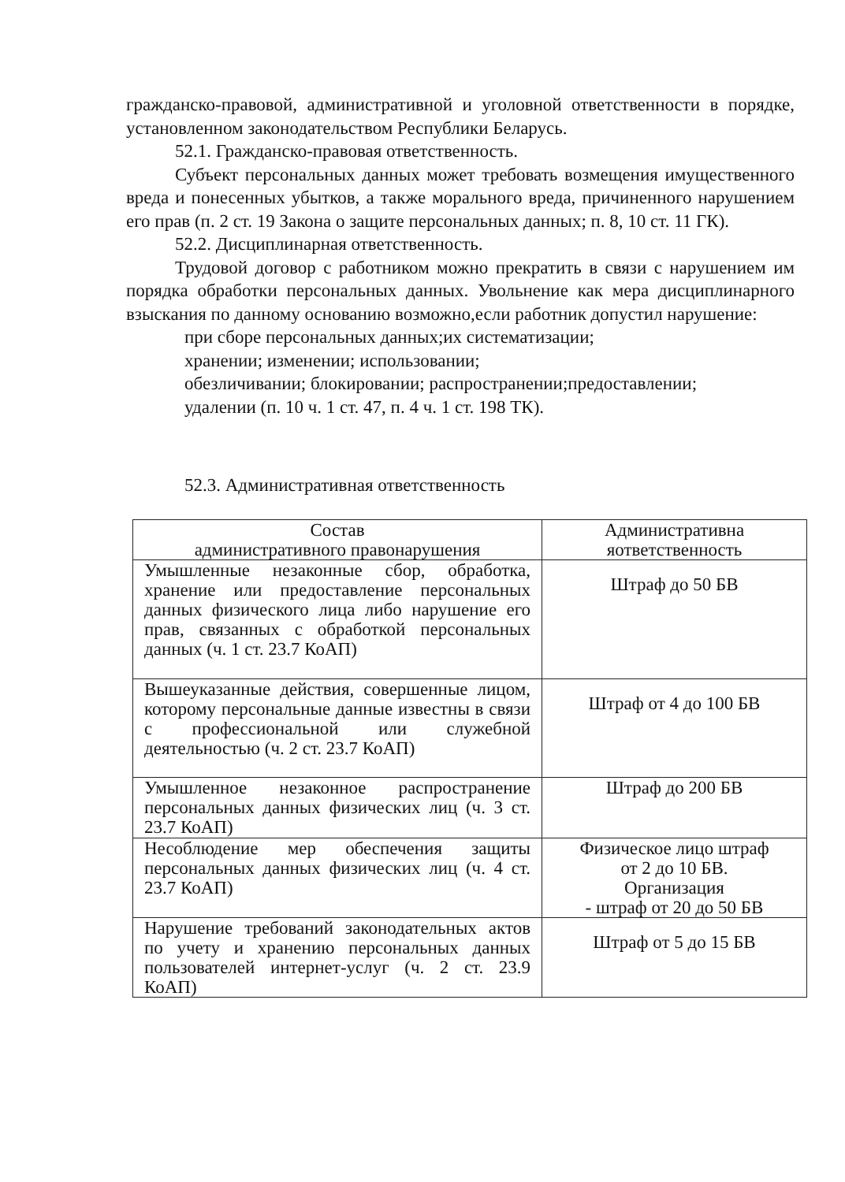гражданско-правовой, административной и уголовной ответственности в порядке, установленном законодательством Республики Беларусь.
52.1. Гражданско-правовая ответственность.
Субъект персональных данных может требовать возмещения имущественного вреда и понесенных убытков, а также морального вреда, причиненного нарушением его прав (п. 2 ст. 19 Закона о защите персональных данных; п. 8, 10 ст. 11 ГК).
52.2. Дисциплинарная ответственность.
Трудовой договор с работником можно прекратить в связи с нарушением им порядка обработки персональных данных. Увольнение как мера дисциплинарного взыскания по данному основанию возможно,если работник допустил нарушение:
при сборе персональных данных;их систематизации;
хранении; изменении; использовании;
обезличивании; блокировании; распространении;предоставлении;
удалении (п. 10 ч. 1 ст. 47, п. 4 ч. 1 ст. 198 ТК).
52.3. Административная ответственность
| Состав административного правонарушения | Административна яответственность |
| Умышленные незаконные сбор, обработка, хранение или предоставление персональных данных физического лица либо нарушение его прав, связанных с обработкой персональных данных (ч. 1 ст. 23.7 КоАП) | Штраф до 50 БВ |
| Вышеуказанные действия, совершенные лицом, которому персональные данные известны в связи с профессиональной или служебной деятельностью (ч. 2 ст. 23.7 КоАП) | Штраф от 4 до 100 БВ |
| Умышленное незаконное распространение персональных данных физических лиц (ч. 3 ст. 23.7 КоАП) | Штраф до 200 БВ |
| Несоблюдение мер обеспечения защиты персональных данных физических лиц (ч. 4 ст. 23.7 КоАП) | Физическое лицо штраф от 2 до 10 БВ. Организация - штраф от 20 до 50 БВ |
| Нарушение требований законодательных актов по учету и хранению персональных данных пользователей интернет-услуг (ч. 2 ст. 23.9 КоАП) | Штраф от 5 до 15 БВ |